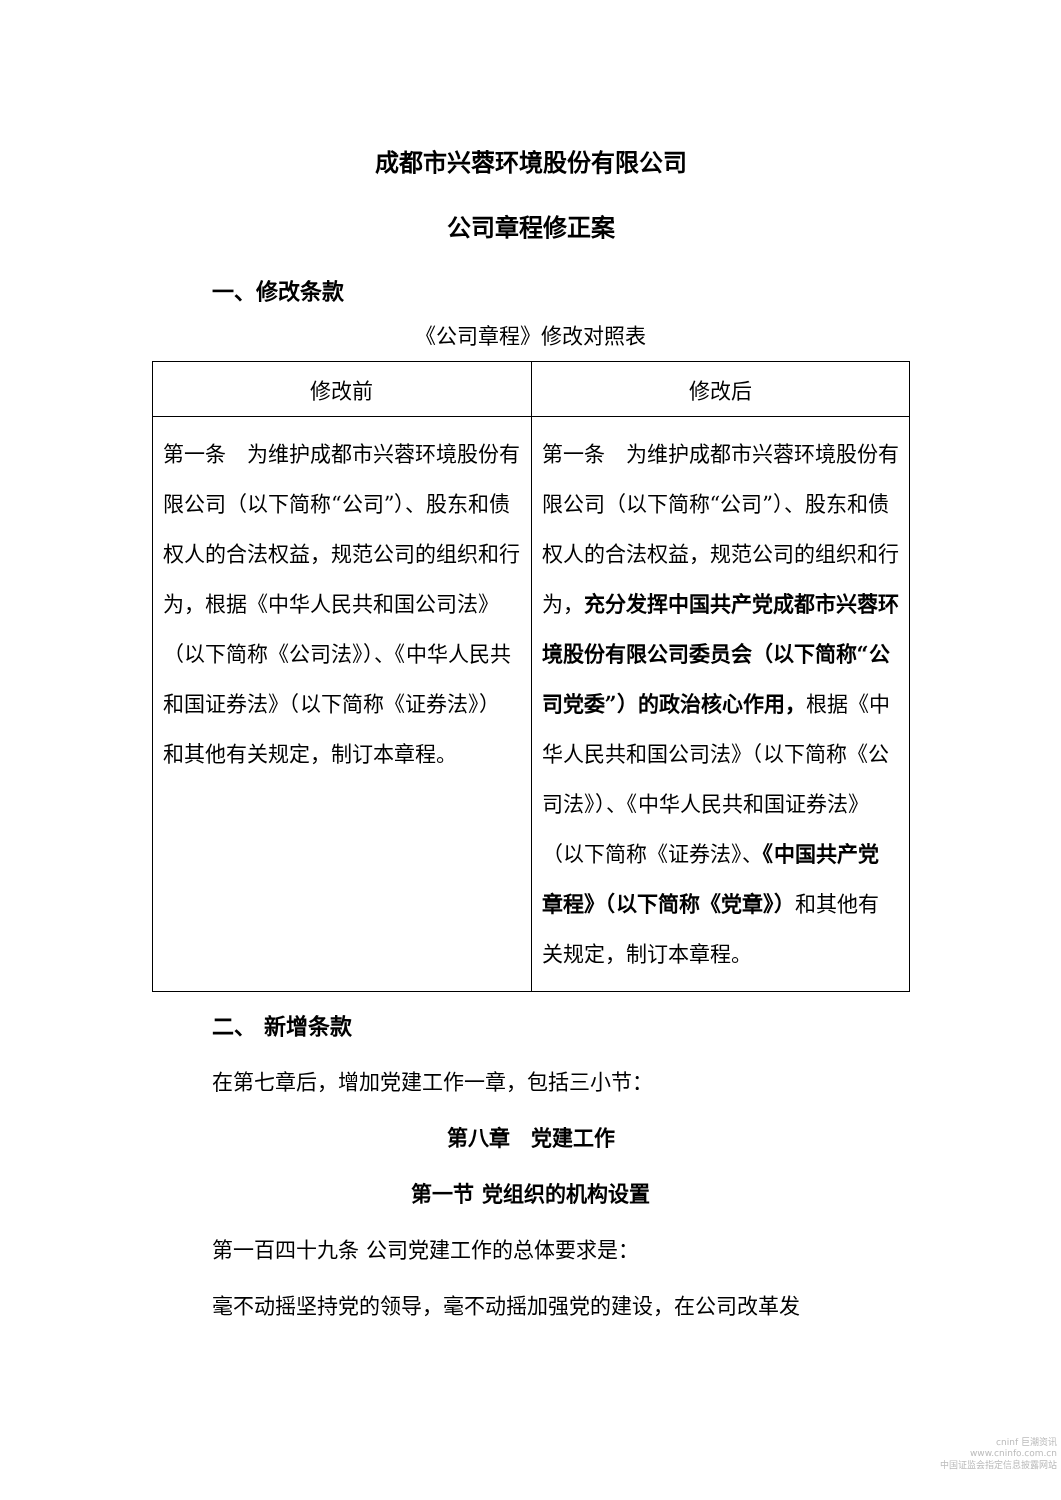成都市兴蓉环境股份有限公司
公司章程修正案
一、修改条款
《公司章程》修改对照表
| 修改前 | 修改后 |
| --- | --- |
| 第一条 为维护成都市兴蓉环境股份有限公司（以下简称“公司”）、股东和债权人的合法权益，规范公司的组织和行为，根据《中华人民共和国公司法》（以下简称《公司法》）、《中华人民共和国证券法》（以下简称《证券法》）和其他有关规定，制订本章程。 | 第一条 为维护成都市兴蓉环境股份有限公司（以下简称“公司”）、股东和债权人的合法权益，规范公司的组织和行为， 充分发挥中国共产党成都市兴蓉环境股份有限公司委员会（以下简称“公司党委”）的政治核心作用， 根据《中华人民共和国公司法》（以下简称《公司法》）、《中华人民共和国证券法》（以下简称《证券法》、 《中国共产党章程》（以下简称《党章》） 和其他有关规定，制订本章程。 |
二、 新增条款
在第七章后，增加党建工作一章，包括三小节：
第八章　党建工作
第一节 党组织的机构设置
第一百四十九条 公司党建工作的总体要求是：
毫不动摇坚持党的领导，毫不动摇加强党的建设，在公司改革发
cninf 巨潮资讯
www.cninfo.com.cn
中国证监会指定信息披露网站